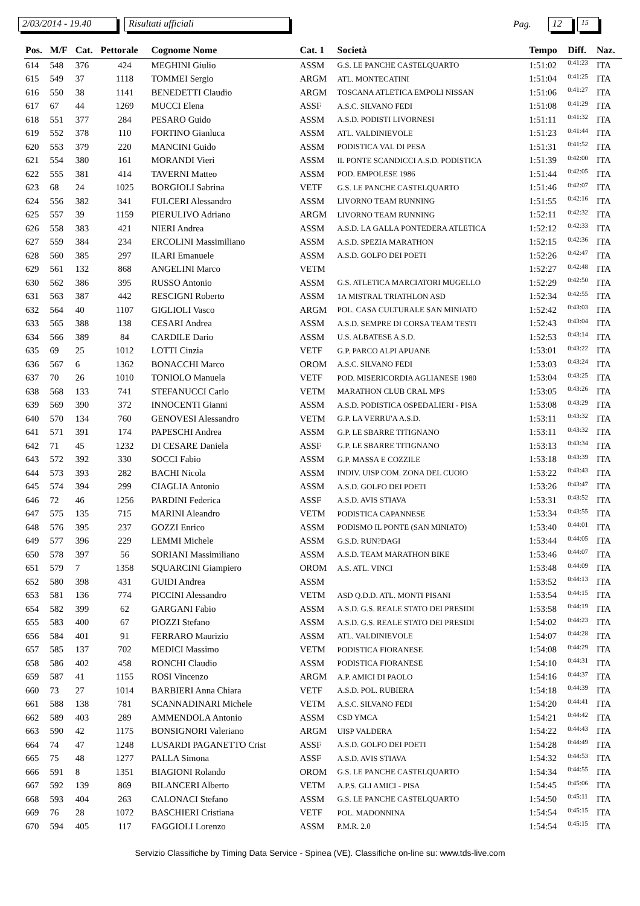2/03/2014 - 19.40 Risultati ufficiali Pag. 12 15
| Pos. | M/F | Cat. | Pettorale | Cognome Nome | Cat. 1 | Società | Tempo | Diff. | Naz. |
| --- | --- | --- | --- | --- | --- | --- | --- | --- | --- |
| 614 | 548 | 376 | 424 | MEGHINI Giulio | ASSM | G.S. LE PANCHE CASTELQUARTO | 1:51:02 | 0:41:23 | ITA |
| 615 | 549 | 37 | 1118 | TOMMEI Sergio | ARGM | ATL. MONTECATINI | 1:51:04 | 0:41:25 | ITA |
| 616 | 550 | 38 | 1141 | BENEDETTI Claudio | ARGM | TOSCANA ATLETICA EMPOLI NISSAN | 1:51:06 | 0:41:27 | ITA |
| 617 | 67 | 44 | 1269 | MUCCI Elena | ASSF | A.S.C. SILVANO FEDI | 1:51:08 | 0:41:29 | ITA |
| 618 | 551 | 377 | 284 | PESARO Guido | ASSM | A.S.D. PODISTI LIVORNESI | 1:51:11 | 0:41:32 | ITA |
| 619 | 552 | 378 | 110 | FORTINO Gianluca | ASSM | ATL. VALDINIEVOLE | 1:51:23 | 0:41:44 | ITA |
| 620 | 553 | 379 | 220 | MANCINI Guido | ASSM | PODISTICA VAL DI PESA | 1:51:31 | 0:41:52 | ITA |
| 621 | 554 | 380 | 161 | MORANDI Vieri | ASSM | IL PONTE SCANDICCI A.S.D. PODISTICA | 1:51:39 | 0:42:00 | ITA |
| 622 | 555 | 381 | 414 | TAVERNI Matteo | ASSM | POD. EMPOLESE 1986 | 1:51:44 | 0:42:05 | ITA |
| 623 | 68 | 24 | 1025 | BORGIOLI Sabrina | VETF | G.S. LE PANCHE CASTELQUARTO | 1:51:46 | 0:42:07 | ITA |
| 624 | 556 | 382 | 341 | FULCERI Alessandro | ASSM | LIVORNO TEAM RUNNING | 1:51:55 | 0:42:16 | ITA |
| 625 | 557 | 39 | 1159 | PIERULIVO Adriano | ARGM | LIVORNO TEAM RUNNING | 1:52:11 | 0:42:32 | ITA |
| 626 | 558 | 383 | 421 | NIERI Andrea | ASSM | A.S.D. LA GALLA PONTEDERA ATLETICA | 1:52:12 | 0:42:33 | ITA |
| 627 | 559 | 384 | 234 | ERCOLINI Massimiliano | ASSM | A.S.D. SPEZIA MARATHON | 1:52:15 | 0:42:36 | ITA |
| 628 | 560 | 385 | 297 | ILARI Emanuele | ASSM | A.S.D. GOLFO DEI POETI | 1:52:26 | 0:42:47 | ITA |
| 629 | 561 | 132 | 868 | ANGELINI Marco | VETM | | 1:52:27 | 0:42:48 | ITA |
| 630 | 562 | 386 | 395 | RUSSO Antonio | ASSM | G.S. ATLETICA MARCIATORI MUGELLO | 1:52:29 | 0:42:50 | ITA |
| 631 | 563 | 387 | 442 | RESCIGNI Roberto | ASSM | 1A MISTRAL TRIATHLON ASD | 1:52:34 | 0:42:55 | ITA |
| 632 | 564 | 40 | 1107 | GIGLIOLI Vasco | ARGM | POL. CASA CULTURALE SAN MINIATO | 1:52:42 | 0:43:03 | ITA |
| 633 | 565 | 388 | 138 | CESARI Andrea | ASSM | A.S.D. SEMPRE DI CORSA TEAM TESTI | 1:52:43 | 0:43:04 | ITA |
| 634 | 566 | 389 | 84 | CARDILE Dario | ASSM | U.S. ALBATESE A.S.D. | 1:52:53 | 0:43:14 | ITA |
| 635 | 69 | 25 | 1012 | LOTTI Cinzia | VETF | G.P. PARCO ALPI APUANE | 1:53:01 | 0:43:22 | ITA |
| 636 | 567 | 6 | 1362 | BONACCHI Marco | OROM | A.S.C. SILVANO FEDI | 1:53:03 | 0:43:24 | ITA |
| 637 | 70 | 26 | 1010 | TONIOLO Manuela | VETF | POD. MISERICORDIA AGLIANESE 1980 | 1:53:04 | 0:43:25 | ITA |
| 638 | 568 | 133 | 741 | STEFANUCCI Carlo | VETM | MARATHON CLUB CRAL MPS | 1:53:05 | 0:43:26 | ITA |
| 639 | 569 | 390 | 372 | INNOCENTI Gianni | ASSM | A.S.D. PODISTICA OSPEDALIERI - PISA | 1:53:08 | 0:43:29 | ITA |
| 640 | 570 | 134 | 760 | GENOVESI Alessandro | VETM | G.P. LA VERRU'A A.S.D. | 1:53:11 | 0:43:32 | ITA |
| 641 | 571 | 391 | 174 | PAPESCHI Andrea | ASSM | G.P. LE SBARRE TITIGNANO | 1:53:11 | 0:43:32 | ITA |
| 642 | 71 | 45 | 1232 | DI CESARE Daniela | ASSF | G.P. LE SBARRE TITIGNANO | 1:53:13 | 0:43:34 | ITA |
| 643 | 572 | 392 | 330 | SOCCI Fabio | ASSM | G.P. MASSA E COZZILE | 1:53:18 | 0:43:39 | ITA |
| 644 | 573 | 393 | 282 | BACHI Nicola | ASSM | INDIV. UISP COM. ZONA DEL CUOIO | 1:53:22 | 0:43:43 | ITA |
| 645 | 574 | 394 | 299 | CIAGLIA Antonio | ASSM | A.S.D. GOLFO DEI POETI | 1:53:26 | 0:43:47 | ITA |
| 646 | 72 | 46 | 1256 | PARDINI Federica | ASSF | A.S.D. AVIS STIAVA | 1:53:31 | 0:43:52 | ITA |
| 647 | 575 | 135 | 715 | MARINI Aleandro | VETM | PODISTICA CAPANNESE | 1:53:34 | 0:43:55 | ITA |
| 648 | 576 | 395 | 237 | GOZZI Enrico | ASSM | PODISMO IL PONTE (SAN MINIATO) | 1:53:40 | 0:44:01 | ITA |
| 649 | 577 | 396 | 229 | LEMMI Michele | ASSM | G.S.D. RUN?DAGI | 1:53:44 | 0:44:05 | ITA |
| 650 | 578 | 397 | 56 | SORIANI Massimiliano | ASSM | A.S.D. TEAM MARATHON BIKE | 1:53:46 | 0:44:07 | ITA |
| 651 | 579 | 7 | 1358 | SQUARCINI Giampiero | OROM | A.S. ATL. VINCI | 1:53:48 | 0:44:09 | ITA |
| 652 | 580 | 398 | 431 | GUIDI Andrea | ASSM | | 1:53:52 | 0:44:13 | ITA |
| 653 | 581 | 136 | 774 | PICCINI Alessandro | VETM | ASD Q.D.D. ATL. MONTI PISANI | 1:53:54 | 0:44:15 | ITA |
| 654 | 582 | 399 | 62 | GARGANI Fabio | ASSM | A.S.D. G.S. REALE STATO DEI PRESIDI | 1:53:58 | 0:44:19 | ITA |
| 655 | 583 | 400 | 67 | PIOZZI Stefano | ASSM | A.S.D. G.S. REALE STATO DEI PRESIDI | 1:54:02 | 0:44:23 | ITA |
| 656 | 584 | 401 | 91 | FERRARO Maurizio | ASSM | ATL. VALDINIEVOLE | 1:54:07 | 0:44:28 | ITA |
| 657 | 585 | 137 | 702 | MEDICI Massimo | VETM | PODISTICA FIORANESE | 1:54:08 | 0:44:29 | ITA |
| 658 | 586 | 402 | 458 | RONCHI Claudio | ASSM | PODISTICA FIORANESE | 1:54:10 | 0:44:31 | ITA |
| 659 | 587 | 41 | 1155 | ROSI Vincenzo | ARGM | A.P. AMICI DI PAOLO | 1:54:16 | 0:44:37 | ITA |
| 660 | 73 | 27 | 1014 | BARBIERI Anna Chiara | VETF | A.S.D. POL. RUBIERA | 1:54:18 | 0:44:39 | ITA |
| 661 | 588 | 138 | 781 | SCANNADINARI Michele | VETM | A.S.C. SILVANO FEDI | 1:54:20 | 0:44:41 | ITA |
| 662 | 589 | 403 | 289 | AMMENDOLA Antonio | ASSM | CSD YMCA | 1:54:21 | 0:44:42 | ITA |
| 663 | 590 | 42 | 1175 | BONSIGNORI Valeriano | ARGM | UISP VALDERA | 1:54:22 | 0:44:43 | ITA |
| 664 | 74 | 47 | 1248 | LUSARDI PAGANETTO Crist | ASSF | A.S.D. GOLFO DEI POETI | 1:54:28 | 0:44:49 | ITA |
| 665 | 75 | 48 | 1277 | PALLA Simona | ASSF | A.S.D. AVIS STIAVA | 1:54:32 | 0:44:53 | ITA |
| 666 | 591 | 8 | 1351 | BIAGIONI Rolando | OROM | G.S. LE PANCHE CASTELQUARTO | 1:54:34 | 0:44:55 | ITA |
| 667 | 592 | 139 | 869 | BILANCERI Alberto | VETM | A.P.S. GLI AMICI - PISA | 1:54:45 | 0:45:06 | ITA |
| 668 | 593 | 404 | 263 | CALONACI Stefano | ASSM | G.S. LE PANCHE CASTELQUARTO | 1:54:50 | 0:45:11 | ITA |
| 669 | 76 | 28 | 1072 | BASCHIERI Cristiana | VETF | POL. MADONNINA | 1:54:54 | 0:45:15 | ITA |
| 670 | 594 | 405 | 117 | FAGGIOLI Lorenzo | ASSM | P.M.R. 2.0 | 1:54:54 | 0:45:15 | ITA |
Servizio Classifiche by Timing Data Service - Spinea (VE). Classifiche on-line su: www.tds-live.com